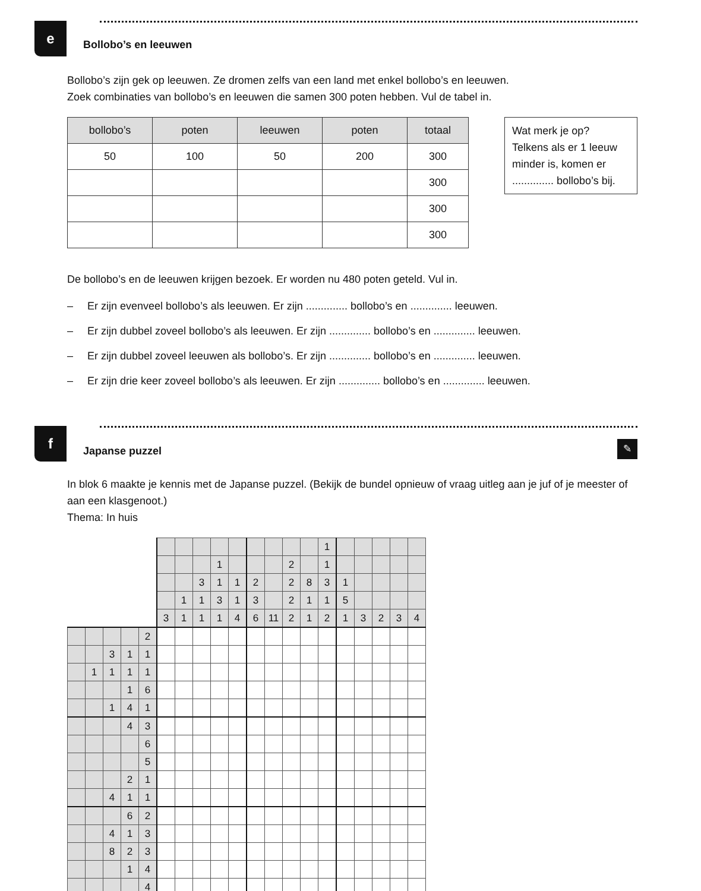e
Bollobo’s en leeuwen
Bollobo’s zijn gek op leeuwen. Ze dromen zelfs van een land met enkel bollobo’s en leeuwen.
Zoek combinaties van bollobo’s en leeuwen die samen 300 poten hebben. Vul de tabel in.
| bollobo’s | poten | leeuwen | poten | totaal |
| --- | --- | --- | --- | --- |
| 50 | 100 | 50 | 200 | 300 |
| | | | | 300 |
| | | | | 300 |
| | | | | 300 |
Wat merk je op?
Telkens als er 1 leeuw minder is, komen er
.............. bollobo’s bij.
De bollobo’s en de leeuwen krijgen bezoek. Er worden nu 480 poten geteld. Vul in.
– Er zijn evenveel bollobo’s als leeuwen. Er zijn .............. bollobo’s en .............. leeuwen.
– Er zijn dubbel zoveel bollobo’s als leeuwen. Er zijn .............. bollobo’s en .............. leeuwen.
– Er zijn dubbel zoveel leeuwen als bollobo’s. Er zijn .............. bollobo’s en .............. leeuwen.
– Er zijn drie keer zoveel bollobo’s als leeuwen. Er zijn .............. bollobo’s en .............. leeuwen.
f
Japanse puzzel
✎
In blok 6 maakte je kennis met de Japanse puzzel. (Bekijk de bundel opnieuw of vraag uitleg aan je juf of je meester of aan een klasgenoot.)
Thema: In huis
| | | | | | | | | | | | | | | 1 | | | | | |
| | | | | | | | | 1 | | | | 2 | | 1 | | | | | |
| | | | | | | | 3 | 1 | 1 | 2 | | 2 | 8 | 3 | 1 | | | | |
| | | | | | | 1 | 1 | 3 | 1 | 3 | | 2 | 1 | 1 | 5 | | | | |
| | | | | | 3 | 1 | 1 | 1 | 4 | 6 | 11 | 2 | 1 | 2 | 1 | 3 | 2 | 3 | 4 |
| | | | | 2 | | | | | | | | | | | | | | | |
| | | 3 | 1 | 1 | | | | | | | | | | | | | | | |
| | 1 | 1 | 1 | 1 | | | | | | | | | | | | | | | |
| | | | 1 | 6 | | | | | | | | | | | | | | | |
| | | 1 | 4 | 1 | | | | | | | | | | | | | | | |
| | | | 4 | 3 | | | | | | | | | | | | | | | |
| | | | | 6 | | | | | | | | | | | | | | | |
| | | | | 5 | | | | | | | | | | | | | | | |
| | | | 2 | 1 | | | | | | | | | | | | | | | |
| | | 4 | 1 | 1 | | | | | | | | | | | | | | | |
| | | | 6 | 2 | | | | | | | | | | | | | | | |
| | | 4 | 1 | 3 | | | | | | | | | | | | | | | |
| | | 8 | 2 | 3 | | | | | | | | | | | | | | | |
| | | | 1 | 4 | | | | | | | | | | | | | | | |
| | | | | 4 | | | | | | | | | | | | | | | |